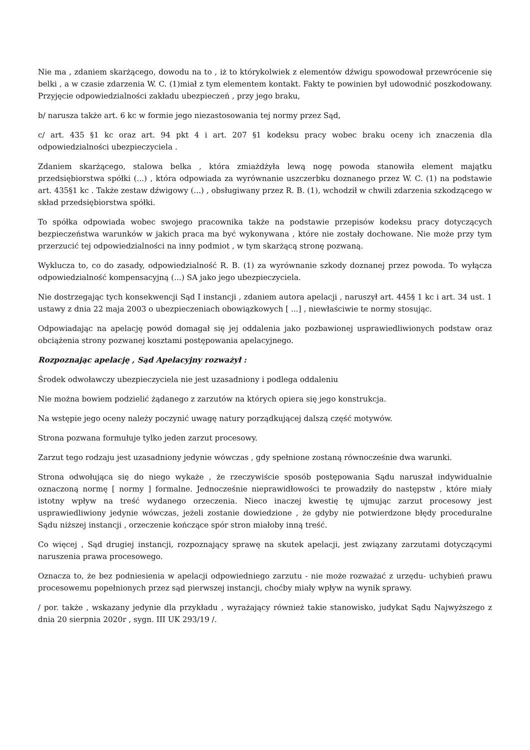Nie ma , zdaniem skarżącego, dowodu na to , iż to którykolwiek z elementów dźwigu spowodował przewrócenie się belki , a w czasie zdarzenia W. C. (1)miał z tym elementem kontakt. Fakty te powinien był udowodnić poszkodowany. Przyjęcie odpowiedzialności zakładu ubezpieczeń , przy jego braku,
b/ narusza także art. 6 kc w formie jego niezastosowania tej normy przez Sąd,
c/ art. 435 §1 kc oraz art. 94 pkt 4 i art. 207 §1 kodeksu pracy wobec braku oceny ich znaczenia dla odpowiedzialności ubezpieczyciela .
Zdaniem skarżącego, stalowa belka , która zmiażdżyła lewą nogę powoda stanowiła element majątku przedsiębiorstwa spółki (...) , która odpowiada za wyrównanie uszczerbku doznanego przez W. C. (1) na podstawie art. 435§1 kc . Także zestaw dźwigowy (...) , obsługiwany przez R. B. (1), wchodził w chwili zdarzenia szkodzącego w skład przedsiębiorstwa spółki.
To spółka odpowiada wobec swojego pracownika także na podstawie przepisów kodeksu pracy dotyczących bezpieczeństwa warunków w jakich praca ma być wykonywana , które nie zostały dochowane. Nie może przy tym przerzucić tej odpowiedzialności na inny podmiot , w tym skarżącą stronę pozwaną.
Wyklucza to, co do zasady, odpowiedzialność R. B. (1) za wyrównanie szkody doznanej przez powoda. To wyłącza odpowiedzialność kompensacyjną (...) SA jako jego ubezpieczyciela.
Nie dostrzegając tych konsekwencji Sąd I instancji , zdaniem autora apelacji , naruszył art. 445§ 1 kc i art. 34 ust. 1 ustawy z dnia 22 maja 2003 o ubezpieczeniach obowiązkowych [ ...] , niewłaściwie te normy stosując.
Odpowiadając na apelację powód domagał się jej oddalenia jako pozbawionej usprawiedliwionych podstaw oraz obciążenia strony pozwanej kosztami postępowania apelacyjnego.
Rozpoznając apelację , Sąd Apelacyjny rozważył :
Środek odwoławczy ubezpieczyciela nie jest uzasadniony i podlega oddaleniu
Nie można bowiem podzielić żądanego z zarzutów na których opiera się jego konstrukcja.
Na wstępie jego oceny należy poczynić uwagę natury porządkującej dalszą część motywów.
Strona pozwana formułuje tylko jeden zarzut procesowy.
Zarzut tego rodzaju jest uzasadniony jedynie wówczas , gdy spełnione zostaną równocześnie dwa warunki.
Strona odwołująca się do niego wykaże , że rzeczywiście sposób postępowania Sądu naruszał indywidualnie oznaczoną normę [ normy ] formalne. Jednocześnie nieprawidłowości te prowadziły do następstw , które miały istotny wpływ na treść wydanego orzeczenia. Nieco inaczej kwestię tę ujmując zarzut procesowy jest usprawiedliwiony jedynie wówczas, jeżeli zostanie dowiedzione , że gdyby nie potwierdzone błędy proceduralne Sądu niższej instancji , orzeczenie kończące spór stron miałoby inną treść.
Co więcej , Sąd drugiej instancji, rozpoznający sprawę na skutek apelacji, jest związany zarzutami dotyczącymi naruszenia prawa procesowego.
Oznacza to, że bez podniesienia w apelacji odpowiedniego zarzutu - nie może rozważać z urzędu- uchybień prawu procesowemu popełnionych przez sąd pierwszej instancji, choćby miały wpływ na wynik sprawy.
/ por. także , wskazany jedynie dla przykładu , wyrażający również takie stanowisko, judykat Sądu Najwyższego z dnia 20 sierpnia 2020r , sygn. III UK 293/19 /.